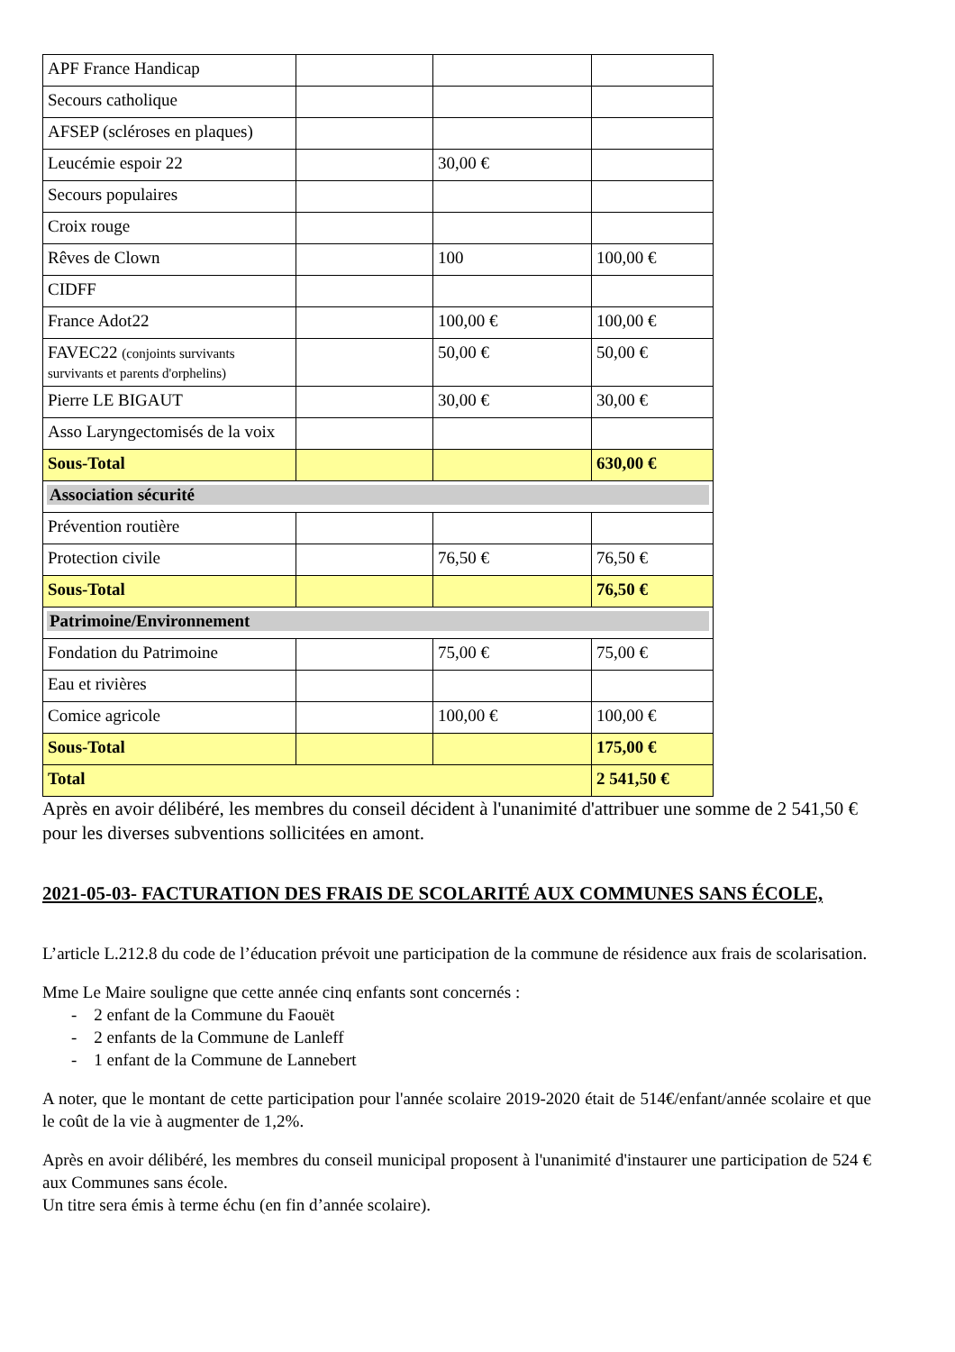| APF France Handicap | | | |
| Secours catholique | | | |
| AFSEP (scléroses en plaques) | | | |
| Leucémie espoir 22 | | 30,00 € | |
| Secours populaires | | | |
| Croix rouge | | | |
| Rêves de Clown | | 100 | 100,00 € |
| CIDFF | | | |
| France Adot22 | | 100,00 € | 100,00 € |
| FAVEC22 (conjoints survivants survivants et parents d'orphelins) | | 50,00 € | 50,00 € |
| Pierre LE BIGAUT | | 30,00 € | 30,00 € |
| Asso Laryngectomisés de la voix | | | |
| Sous-Total | | | 630,00 € |
| Association sécurité | | | |
| Prévention routière | | | |
| Protection civile | | 76,50 € | 76,50 € |
| Sous-Total | | | 76,50 € |
| Patrimoine/Environnement | | | |
| Fondation du Patrimoine | | 75,00 € | 75,00 € |
| Eau et rivières | | | |
| Comice agricole | | 100,00 € | 100,00 € |
| Sous-Total | | | 175,00 € |
| Total | | | 2 541,50 € |
Après en avoir délibéré, les membres du conseil décident à l'unanimité d'attribuer une somme de 2 541,50 € pour les diverses subventions sollicitées en amont.
2021-05-03- FACTURATION DES FRAIS DE SCOLARITÉ AUX COMMUNES SANS ÉCOLE,
L’article L.212.8 du code de l’éducation prévoit une participation de la commune de résidence aux frais de scolarisation.
Mme Le Maire souligne que cette année cinq enfants sont concernés :
- 2 enfant de la Commune du Faouët
- 2 enfants de la Commune de Lanleff
- 1 enfant de la Commune de Lannebert
A noter, que le montant de cette participation pour l'année scolaire 2019-2020 était de 514€/enfant/année scolaire et que le coût de la vie à augmenter de 1,2%.
Après en avoir délibéré, les membres du conseil municipal proposent à l'unanimité d'instaurer une participation de 524 € aux Communes sans école.
Un titre sera émis à terme échu (en fin d’année scolaire).